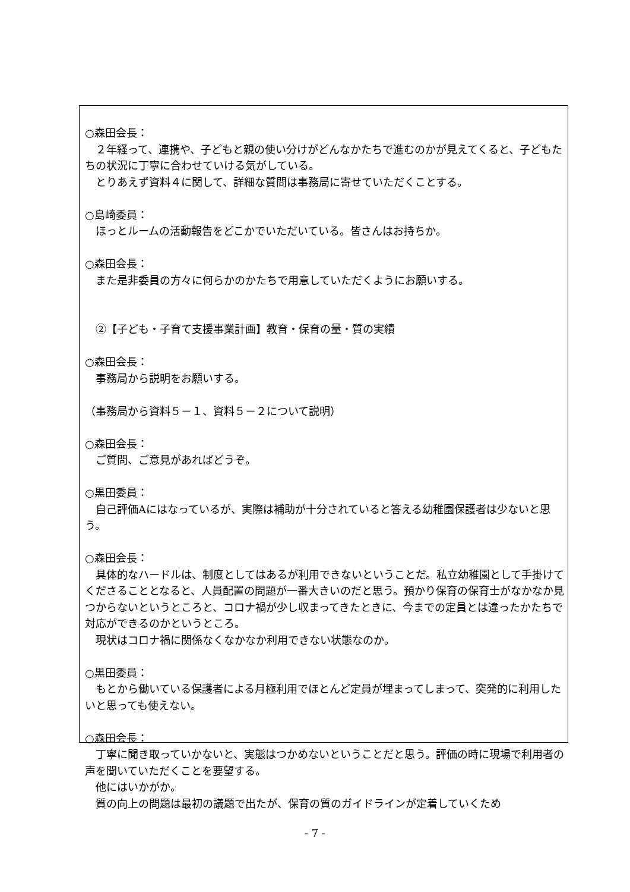○森田会長：
２年経って、連携や、子どもと親の使い分けがどんなかたちで進むのかが見えてくると、子どもたちの状況に丁寧に合わせていける気がしている。
とりあえず資料４に関して、詳細な質問は事務局に寄せていただくことする。
○島崎委員：
ほっとルームの活動報告をどこかでいただいている。皆さんはお持ちか。
○森田会長：
また是非委員の方々に何らかのかたちで用意していただくようにお願いする。
②【子ども・子育て支援事業計画】教育・保育の量・質の実績
○森田会長：
事務局から説明をお願いする。
（事務局から資料５－１、資料５－２について説明）
○森田会長：
ご質問、ご意見があればどうぞ。
○黒田委員：
自己評価Aにはなっているが、実際は補助が十分されていると答える幼稚園保護者は少ないと思う。
○森田会長：
具体的なハードルは、制度としてはあるが利用できないということだ。私立幼稚園として手掛けてくださることとなると、人員配置の問題が一番大きいのだと思う。預かり保育の保育士がなかなか見つからないというところと、コロナ禍が少し収まってきたときに、今までの定員とは違ったかたちで対応ができるのかというところ。
現状はコロナ禍に関係なくなかなか利用できない状態なのか。
○黒田委員：
もとから働いている保護者による月極利用でほとんど定員が埋まってしまって、突発的に利用したいと思っても使えない。
○森田会長：
丁寧に聞き取っていかないと、実態はつかめないということだと思う。評価の時に現場で利用者の声を聞いていただくことを要望する。
他にはいかがか。
質の向上の問題は最初の議題で出たが、保育の質のガイドラインが定着していくため
- 7 -